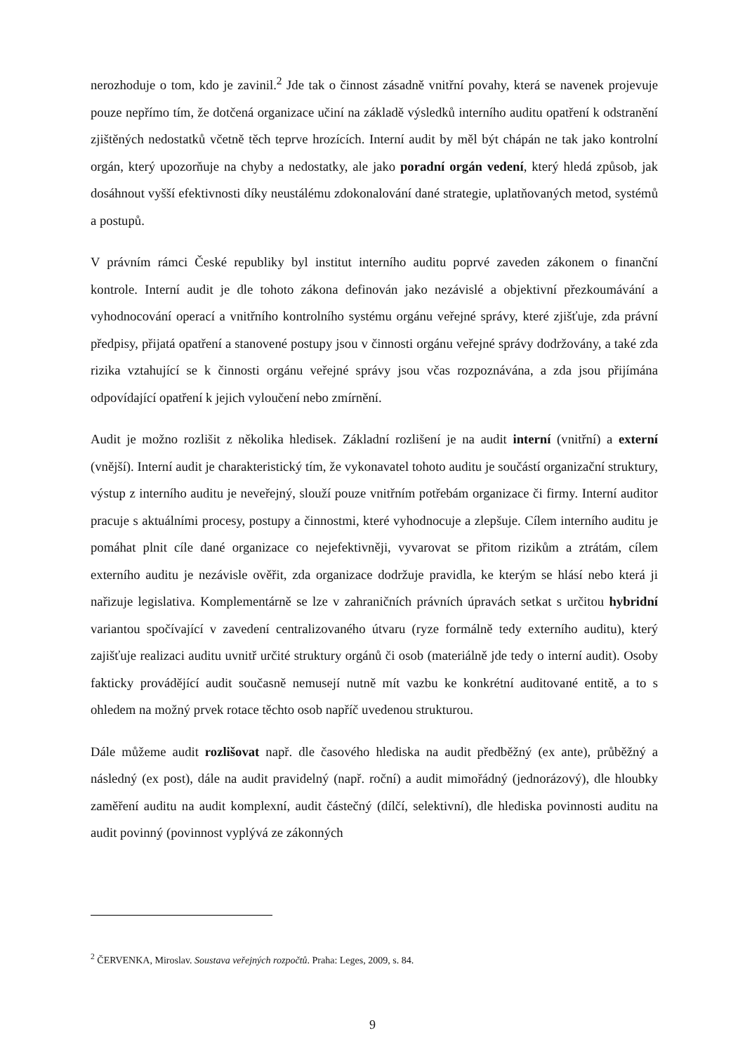nerozhoduje o tom, kdo je zavinil.<sup>2</sup> Jde tak o činnost zásadně vnitřní povahy, která se navenek projevuje pouze nepřímo tím, že dotčená organizace učiní na základě výsledků interního auditu opatření k odstranění zjištěných nedostatků včetně těch teprve hrozících. Interní audit by měl být chápán ne tak jako kontrolní orgán, který upozorňuje na chyby a nedostatky, ale jako poradní orgán vedení, který hledá způsob, jak dosáhnout vyšší efektivnosti díky neustálému zdokonalování dané strategie, uplatňovaných metod, systémů a postupů.
V právním rámci České republiky byl institut interního auditu poprvé zaveden zákonem o finanční kontrole. Interní audit je dle tohoto zákona definován jako nezávislé a objektivní přezkoumávání a vyhodnocování operací a vnitřního kontrolního systému orgánu veřejné správy, které zjišťuje, zda právní předpisy, přijatá opatření a stanovené postupy jsou v činnosti orgánu veřejné správy dodržovány, a také zda rizika vztahující se k činnosti orgánu veřejné správy jsou včas rozpoznávána, a zda jsou přijímána odpovídající opatření k jejich vyloučení nebo zmírnění.
Audit je možno rozlišit z několika hledisek. Základní rozlišení je na audit interní (vnitřní) a externí (vnější). Interní audit je charakteristický tím, že vykonavatel tohoto auditu je součástí organizační struktury, výstup z interního auditu je neveřejný, slouží pouze vnitřním potřebám organizace či firmy. Interní auditor pracuje s aktuálními procesy, postupy a činnostmi, které vyhodnocuje a zlepšuje. Cílem interního auditu je pomáhat plnit cíle dané organizace co nejefektivněji, vyvarovat se přitom rizikům a ztrátám, cílem externího auditu je nezávisle ověřit, zda organizace dodržuje pravidla, ke kterým se hlásí nebo která ji nařizuje legislativa. Komplementárně se lze v zahraničních právních úpravách setkat s určitou hybridní variantou spočívající v zavedení centralizovaného útvaru (ryze formálně tedy externího auditu), který zajišťuje realizaci auditu uvnitř určité struktury orgánů či osob (materiálně jde tedy o interní audit). Osoby fakticky provádějící audit současně nemusejí nutně mít vazbu ke konkrétní auditované entitě, a to s ohledem na možný prvek rotace těchto osob napříč uvedenou strukturou.
Dále můžeme audit rozlišovat např. dle časového hlediska na audit předběžný (ex ante), průběžný a následný (ex post), dále na audit pravidelný (např. roční) a audit mimořádný (jednorázový), dle hloubky zaměření auditu na audit komplexní, audit částečný (dílčí, selektivní), dle hlediska povinnosti auditu na audit povinný (povinnost vyplývá ze zákonných
<sup>2</sup> ČERVENKA, Miroslav. Soustava veřejných rozpočtů. Praha: Leges, 2009, s. 84.
9